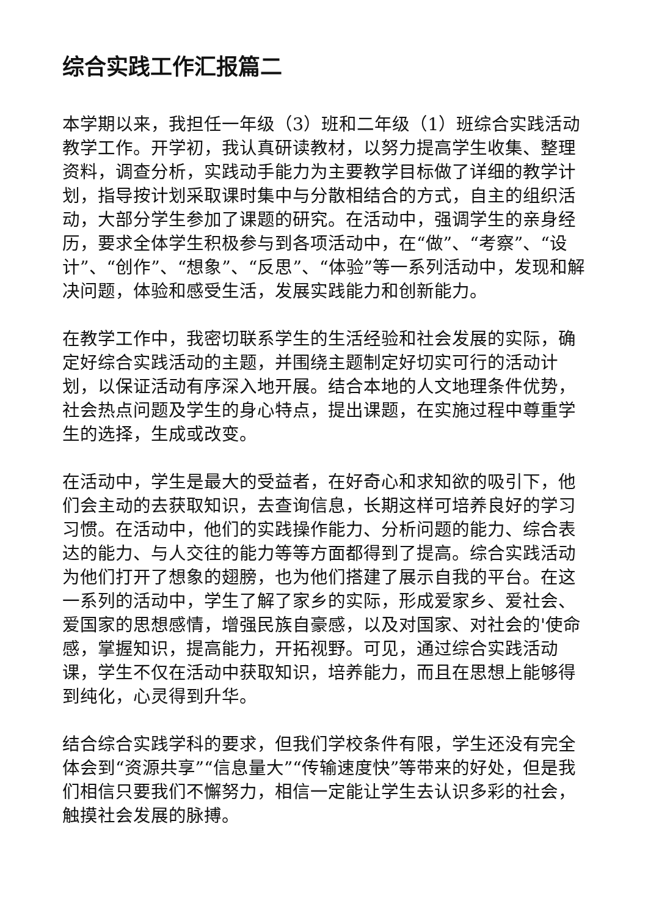综合实践工作汇报篇二
本学期以来，我担任一年级（3）班和二年级（1）班综合实践活动教学工作。开学初，我认真研读教材，以努力提高学生收集、整理资料，调查分析，实践动手能力为主要教学目标做了详细的教学计划，指导按计划采取课时集中与分散相结合的方式，自主的组织活动，大部分学生参加了课题的研究。在活动中，强调学生的亲身经历，要求全体学生积极参与到各项活动中，在“做”、“考察”、“设计”、“创作”、“想象”、“反思”、“体验”等一系列活动中，发现和解决问题，体验和感受生活，发展实践能力和创新能力。
在教学工作中，我密切联系学生的生活经验和社会发展的实际，确定好综合实践活动的主题，并围绕主题制定好切实可行的活动计划，以保证活动有序深入地开展。结合本地的人文地理条件优势，社会热点问题及学生的身心特点，提出课题，在实施过程中尊重学生的选择，生成或改变。
在活动中，学生是最大的受益者，在好奇心和求知欲的吸引下，他们会主动的去获取知识，去查询信息，长期这样可培养良好的学习习惯。在活动中，他们的实践操作能力、分析问题的能力、综合表达的能力、与人交往的能力等等方面都得到了提高。综合实践活动为他们打开了想象的翅膀，也为他们搭建了展示自我的平台。在这一系列的活动中，学生了解了家乡的实际，形成爱家乡、爱社会、爱国家的思想感情，增强民族自豪感，以及对国家、对社会的'使命感，掌握知识，提高能力，开拓视野。可见，通过综合实践活动课，学生不仅在活动中获取知识，培养能力，而且在思想上能够得到纯化，心灵得到升华。
结合综合实践学科的要求，但我们学校条件有限，学生还没有完全体会到“资源共享”“信息量大”“传输速度快”等带来的好处，但是我们相信只要我们不懈努力，相信一定能让学生去认识多彩的社会，触摸社会发展的脉搏。